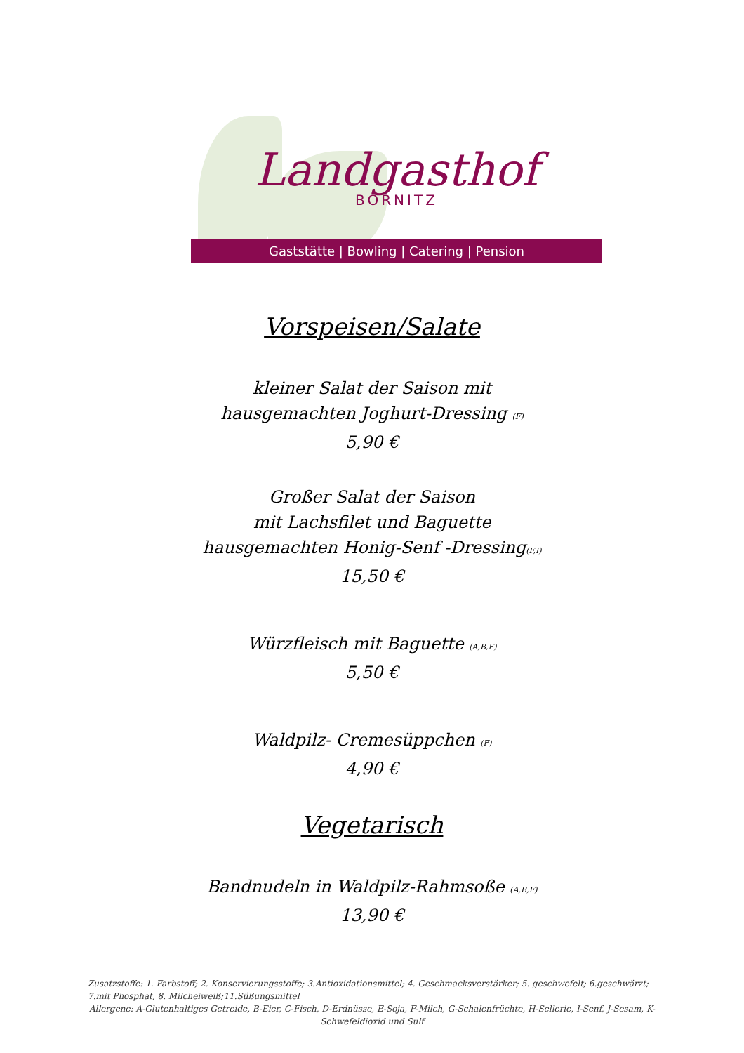Landgasthof
BORNITZ
Gaststätte | Bowling | Catering | Pension
Vorspeisen/Salate
kleiner Salat der Saison mit
hausgemachten Joghurt-Dressing (F)
5,90 €
Großer Salat der Saison
mit Lachsfilet und Baguette
hausgemachten Honig-Senf -Dressing(F,I)
15,50 €
Würzfleisch mit Baguette (A,B,F)
5,50 €
Waldpilz- Cremesüppchen (F)
4,90 €
Vegetarisch
Bandnudeln in Waldpilz-Rahmsoße (A,B,F)
13,90 €
Zusatzstoffe: 1. Farbstoff; 2. Konservierungsstoffe; 3.Antioxidationsmittel; 4. Geschmacksverstärker; 5. geschwefelt; 6.geschwärzt; 7.mit Phosphat, 8. Milcheiweiß;11.Süßungsmittel
Allergene: A-Glutenhaltiges Getreide, B-Eier, C-Fisch, D-Erdnüsse, E-Soja, F-Milch, G-Schalenfrüchte, H-Sellerie, I-Senf, J-Sesam, K-Schwefeldioxid und Sulf